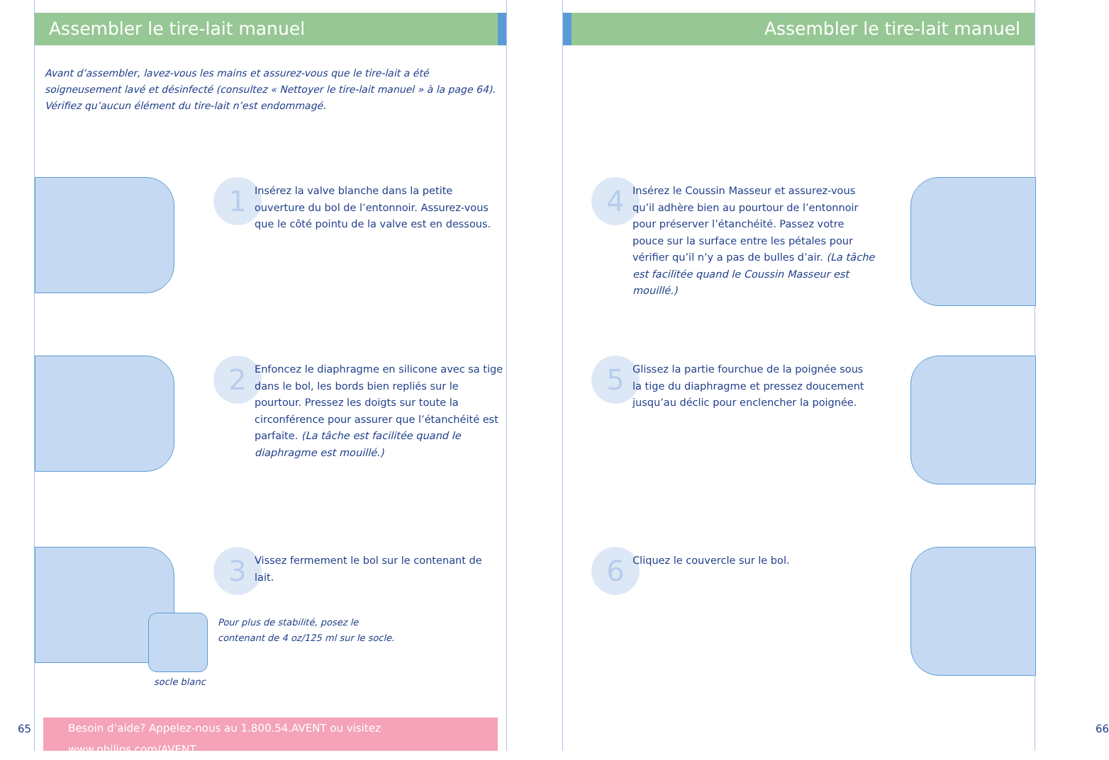Assembler le tire-lait manuel
Avant d’assembler, lavez-vous les mains et assurez-vous que le tire-lait a été soigneusement lavé et désinfecté (consultez « Nettoyer le tire-lait manuel » à la page 64). Vérifiez qu’aucun élément du tire-lait n’est endommagé.
1
Insérez la valve blanche dans la petite ouverture du bol de l’entonnoir. Assurez-vous que le côté pointu de la valve est en dessous.
2
Enfoncez le diaphragme en silicone avec sa tige dans le bol, les bords bien repliés sur le pourtour. Pressez les doigts sur toute la circonférence pour assurer que l’étanchéité est parfaite. (La tâche est facilitée quand le diaphragme est mouillé.)
socle blanc
3
Vissez fermement le bol sur le contenant de lait.
Pour plus de stabilité, posez le contenant de 4 oz/125 ml sur le socle.
Besoin d’aide? Appelez-nous au 1.800.54.AVENT ou visitez www.philips.com/AVENT
65
Assembler le tire-lait manuel
4
Insérez le Coussin Masseur et assurez-vous qu’il adhère bien au pourtour de l’entonnoir pour préserver l’étanchéité. Passez votre pouce sur la surface entre les pétales pour vérifier qu’il n’y a pas de bulles d’air. (La tâche est facilitée quand le Coussin Masseur est mouillé.)
5
Glissez la partie fourchue de la poignée sous la tige du diaphragme et pressez doucement jusqu’au déclic pour enclencher la poignée.
6
Cliquez le couvercle sur le bol.
66